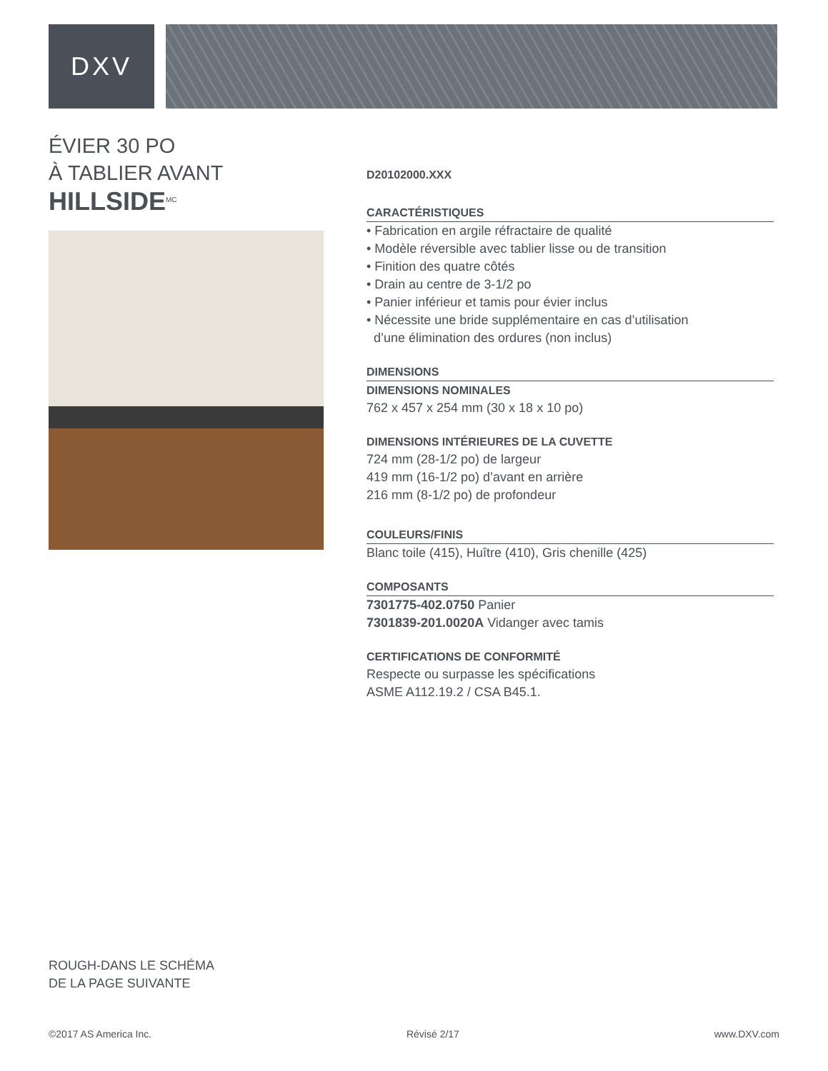DXV
ÉVIER 30 PO
À TABLIER AVANT
HILLSIDE<sup>MC</sup>
D20102000.XXX
CARACTÉRISTIQUES
• Fabrication en argile réfractaire de qualité
• Modèle réversible avec tablier lisse ou de transition
• Finition des quatre côtés
• Drain au centre de 3-1/2 po
• Panier inférieur et tamis pour évier inclus
• Nécessite une bride supplémentaire en cas d’utilisation
d’une élimination des ordures (non inclus)
DIMENSIONS
DIMENSIONS NOMINALES
762 x 457 x 254 mm (30 x 18 x 10 po)
DIMENSIONS INTÉRIEURES DE LA CUVETTE
724 mm (28-1/2 po) de largeur
419 mm (16-1/2 po) d’avant en arrière
216 mm (8-1/2 po) de profondeur
COULEURS/FINIS
Blanc toile (415), Huître (410), Gris chenille (425)
COMPOSANTS
7301775-402.0750 Panier
7301839-201.0020A Vidanger avec tamis
CERTIFICATIONS DE CONFORMITÉ
Respecte ou surpasse les spécifications
ASME A112.19.2 / CSA B45.1.
ROUGH-DANS LE SCHÉMA
DE LA PAGE SUIVANTE
©2017 AS America Inc. Révisé 2/17 www.DXV.com